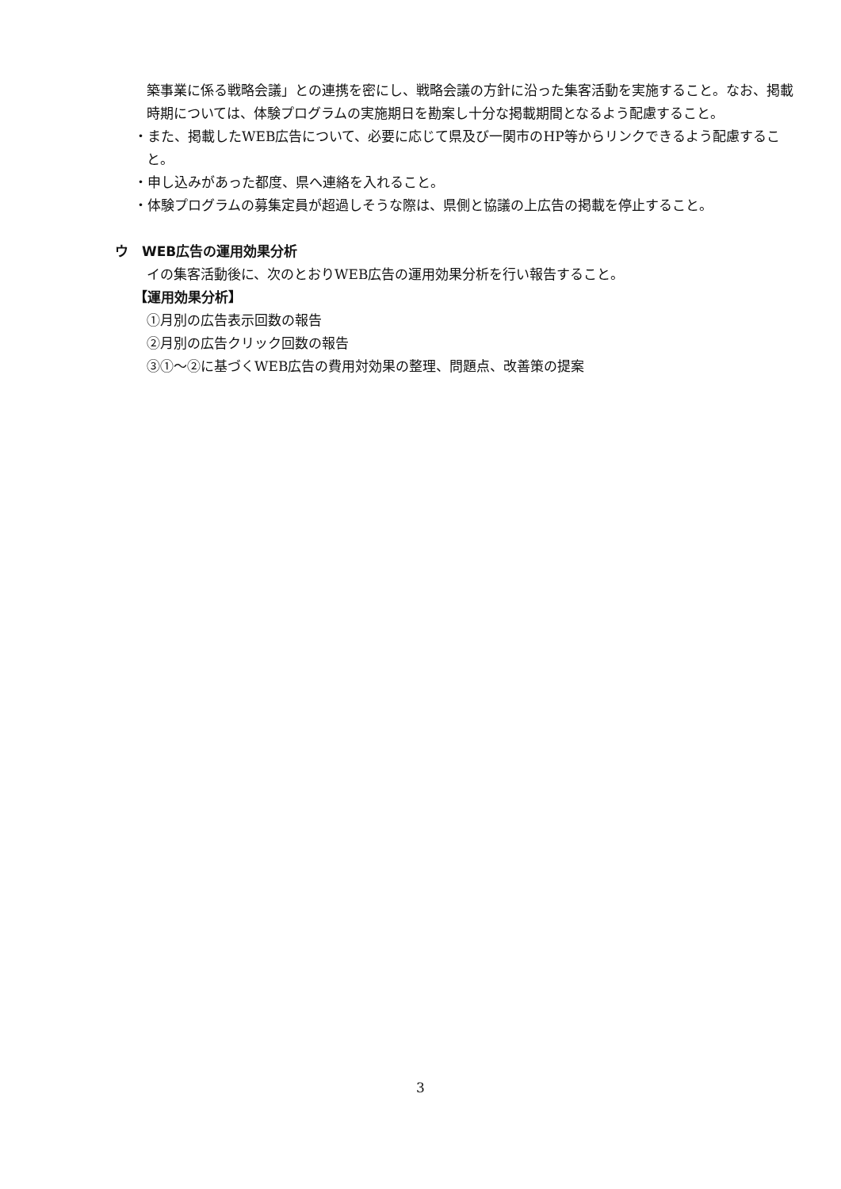築事業に係る戦略会議」との連携を密にし、戦略会議の方針に沿った集客活動を実施すること。なお、掲載時期については、体験プログラムの実施期日を勘案し十分な掲載期間となるよう配慮すること。
・また、掲載したWEB広告について、必要に応じて県及び一関市のHP等からリンクできるよう配慮すること。
・申し込みがあった都度、県へ連絡を入れること。
・体験プログラムの募集定員が超過しそうな際は、県側と協議の上広告の掲載を停止すること。
ウ　WEB広告の運用効果分析
イの集客活動後に、次のとおりWEB広告の運用効果分析を行い報告すること。
【運用効果分析】
①月別の広告表示回数の報告
②月別の広告クリック回数の報告
③①～②に基づくWEB広告の費用対効果の整理、問題点、改善策の提案
3